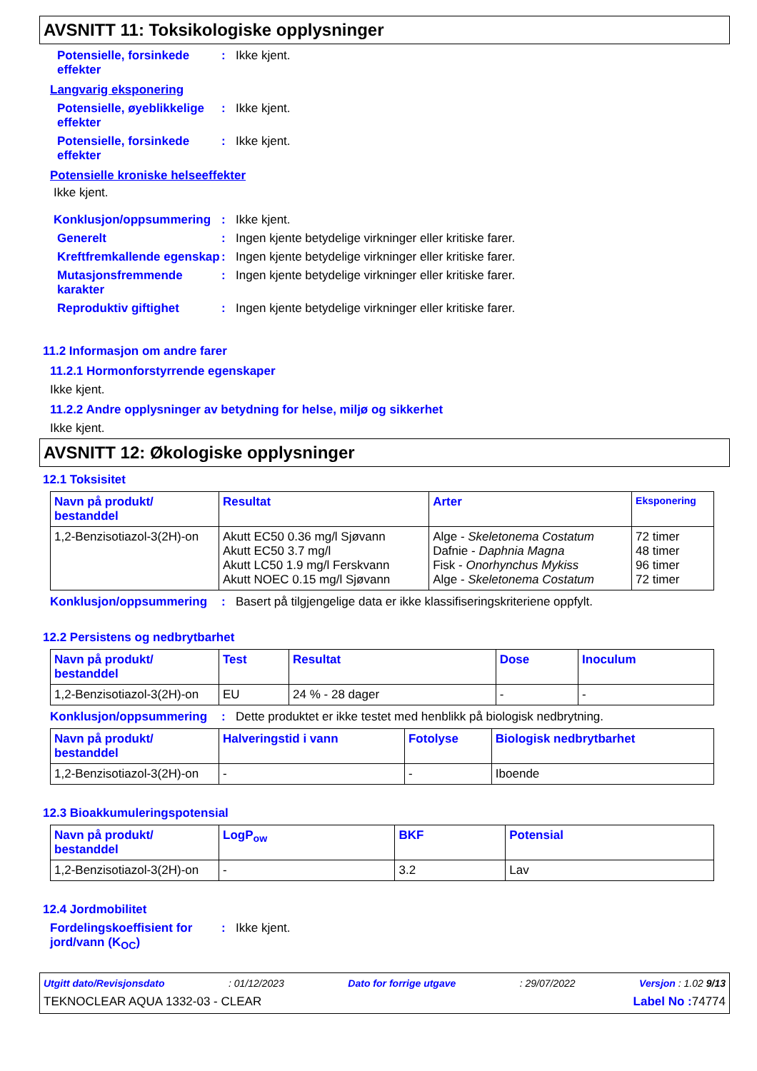AVSNITT 11: Toksikologiske opplysninger
Potensielle, forsinkede effekter
: Ikke kjent.
Langvarig eksponering
Potensielle, øyeblikkelige effekter
: Ikke kjent.
Potensielle, forsinkede effekter
: Ikke kjent.
Potensielle kroniske helseeffekter
Ikke kjent.
Konklusjon/oppsummering : Ikke kjent.
Generelt : Ingen kjente betydelige virkninger eller kritiske farer.
Kreftfremkallende egenskap
: Ingen kjente betydelige virkninger eller kritiske farer.
Mutasjonsfremmende karakter
: Ingen kjente betydelige virkninger eller kritiske farer.
Reproduktiv giftighet : Ingen kjente betydelige virkninger eller kritiske farer.
11.2 Informasjon om andre farer
11.2.1 Hormonforstyrrende egenskaper
Ikke kjent.
11.2.2 Andre opplysninger av betydning for helse, miljø og sikkerhet
Ikke kjent.
AVSNITT 12: Økologiske opplysninger
12.1 Toksisitet
| Navn på produkt/ bestanddel | Resultat | Arter | Eksponering |
| --- | --- | --- | --- |
| 1,2-Benzisotiazol-3(2H)-on | Akutt EC50 0.36 mg/l Sjøvann Akutt EC50 3.7 mg/l Akutt LC50 1.9 mg/l Ferskvann Akutt NOEC 0.15 mg/l Sjøvann | Alge - Skeletonema Costatum Dafnie - Daphnia Magna Fisk - Onorhynchus Mykiss Alge - Skeletonema Costatum | 72 timer 48 timer 96 timer 72 timer |
Konklusjon/oppsummering : Basert på tilgjengelige data er ikke klassifiseringskriteriene oppfylt.
12.2 Persistens og nedbrytbarhet
| Navn på produkt/ bestanddel | Test | Resultat | Dose | Inoculum |
| --- | --- | --- | --- | --- |
| 1,2-Benzisotiazol-3(2H)-on | EU | 24 % - 28 dager | - | - |
Konklusjon/oppsummering : Dette produktet er ikke testet med henblikk på biologisk nedbrytning.
| Navn på produkt/ bestanddel | Halveringstid i vann | Fotolyse | Biologisk nedbrytbarhet |
| --- | --- | --- | --- |
| 1,2-Benzisotiazol-3(2H)-on | - | - | Iboende |
12.3 Bioakkumuleringspotensial
| Navn på produkt/ bestanddel | LogP<sub>ow</sub> | BKF | Potensial |
| --- | --- | --- | --- |
| 1,2-Benzisotiazol-3(2H)-on | - | 3.2 | Lav |
12.4 Jordmobilitet
Fordelingskoeffisient for jord/vann (K<sub>OC</sub>)
: Ikke kjent.
Utgitt dato/Revisjonsdato: 01/12/2023 Dato for forrige utgave: 29/07/2022 Versjon : 1.02 9/13
TEKNOCLEAR AQUA 1332-03 - CLEAR Label No : 74774